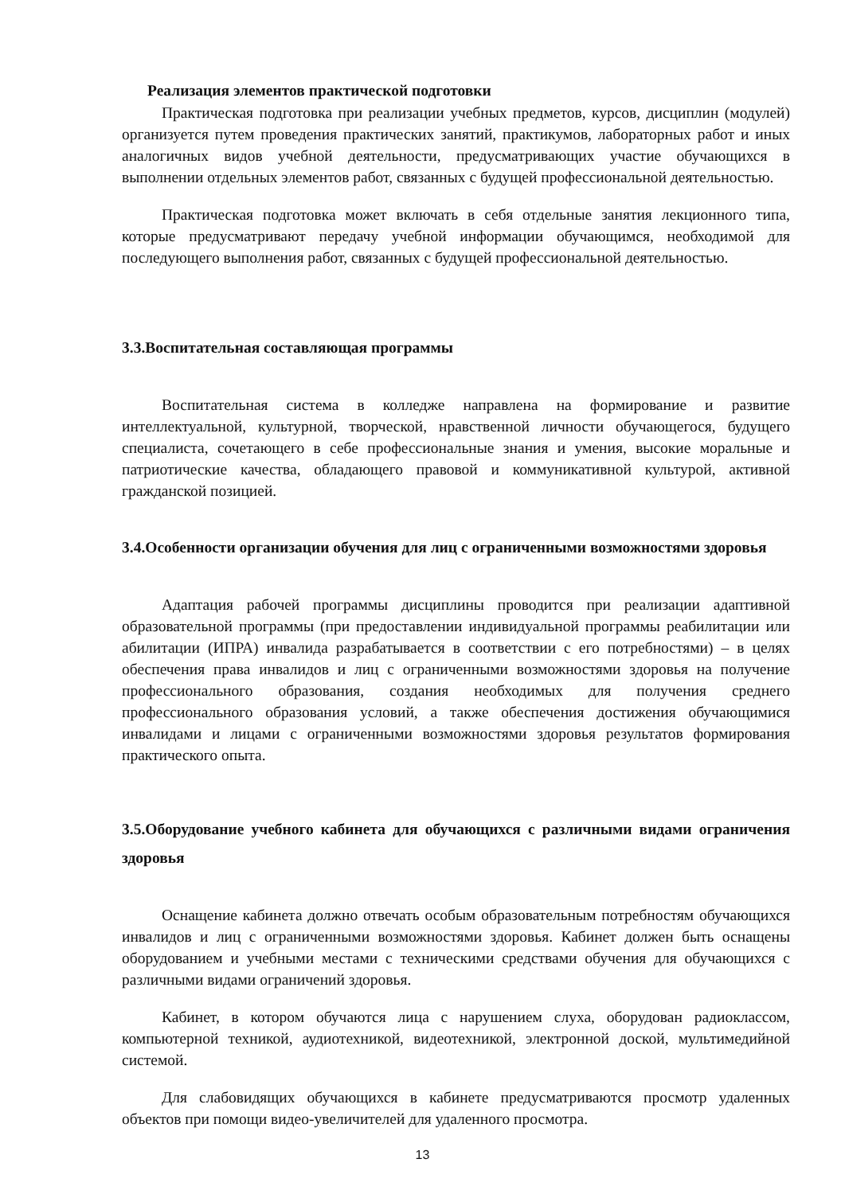Реализация элементов практической подготовки
Практическая подготовка при реализации учебных предметов, курсов, дисциплин (модулей) организуется путем проведения практических занятий, практикумов, лабораторных работ и иных аналогичных видов учебной деятельности, предусматривающих участие обучающихся в выполнении отдельных элементов работ, связанных с будущей профессиональной деятельностью.
Практическая подготовка может включать в себя отдельные занятия лекционного типа, которые предусматривают передачу учебной информации обучающимся, необходимой для последующего выполнения работ, связанных с будущей профессиональной деятельностью.
3.3.Воспитательная составляющая программы
Воспитательная система в колледже направлена на формирование и развитие интеллектуальной, культурной, творческой, нравственной личности обучающегося, будущего специалиста, сочетающего в себе профессиональные знания и умения, высокие моральные и патриотические качества, обладающего правовой и коммуникативной культурой, активной гражданской позицией.
3.4.Особенности организации обучения для лиц с ограниченными возможностями здоровья
Адаптация рабочей программы дисциплины проводится при реализации адаптивной образовательной программы (при предоставлении индивидуальной программы реабилитации или абилитации (ИПРА) инвалида разрабатывается в соответствии с его потребностями) – в целях обеспечения права инвалидов и лиц с ограниченными возможностями здоровья на получение профессионального образования, создания необходимых для получения среднего профессионального образования условий, а также обеспечения достижения обучающимися инвалидами и лицами с ограниченными возможностями здоровья результатов формирования практического опыта.
3.5.Оборудование учебного кабинета для обучающихся с различными видами ограничения здоровья
Оснащение кабинета должно отвечать особым образовательным потребностям обучающихся инвалидов и лиц с ограниченными возможностями здоровья. Кабинет должен быть оснащены оборудованием и учебными местами с техническими средствами обучения для обучающихся с различными видами ограничений здоровья.
Кабинет, в котором обучаются лица с нарушением слуха, оборудован радиоклассом, компьютерной техникой, аудиотехникой, видеотехникой, электронной доской, мультимедийной системой.
Для слабовидящих обучающихся в кабинете предусматриваются просмотр удаленных объектов при помощи видео-увеличителей для удаленного просмотра.
13